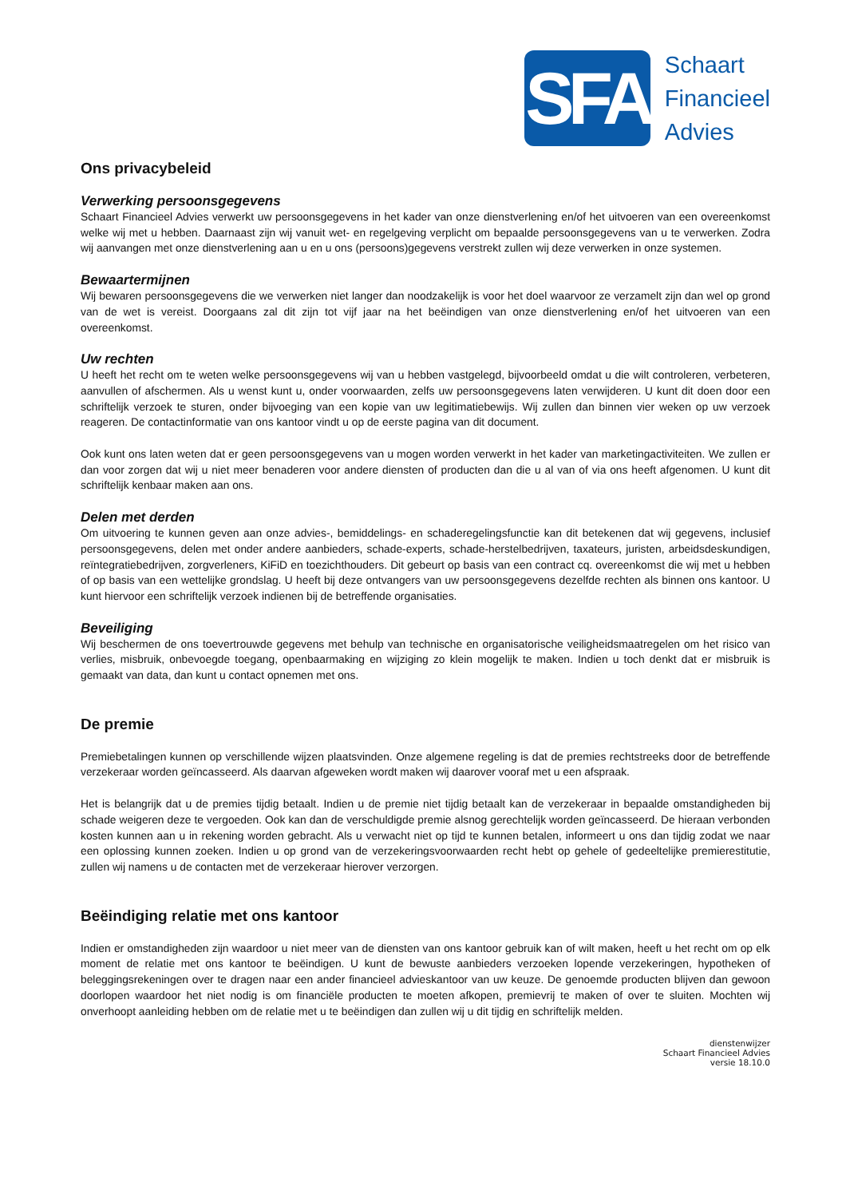SFA
Schaart
Financieel
Advies
Ons privacybeleid
Verwerking persoonsgegevens
Schaart Financieel Advies verwerkt uw persoonsgegevens in het kader van onze dienstverlening en/of het uitvoeren van een overeenkomst welke wij met u hebben. Daarnaast zijn wij vanuit wet- en regelgeving verplicht om bepaalde persoonsgegevens van u te verwerken. Zodra wij aanvangen met onze dienstverlening aan u en u ons (persoons)gegevens verstrekt zullen wij deze verwerken in onze systemen.
Bewaartermijnen
Wij bewaren persoonsgegevens die we verwerken niet langer dan noodzakelijk is voor het doel waarvoor ze verzamelt zijn dan wel op grond van de wet is vereist. Doorgaans zal dit zijn tot vijf jaar na het beëindigen van onze dienstverlening en/of het uitvoeren van een overeenkomst.
Uw rechten
U heeft het recht om te weten welke persoonsgegevens wij van u hebben vastgelegd, bijvoorbeeld omdat u die wilt controleren, verbeteren, aanvullen of afschermen. Als u wenst kunt u, onder voorwaarden, zelfs uw persoonsgegevens laten verwijderen. U kunt dit doen door een schriftelijk verzoek te sturen, onder bijvoeging van een kopie van uw legitimatiebewijs. Wij zullen dan binnen vier weken op uw verzoek reageren. De contactinformatie van ons kantoor vindt u op de eerste pagina van dit document.
Ook kunt ons laten weten dat er geen persoonsgegevens van u mogen worden verwerkt in het kader van marketingactiviteiten. We zullen er dan voor zorgen dat wij u niet meer benaderen voor andere diensten of producten dan die u al van of via ons heeft afgenomen. U kunt dit schriftelijk kenbaar maken aan ons.
Delen met derden
Om uitvoering te kunnen geven aan onze advies-, bemiddelings- en schaderegelingsfunctie kan dit betekenen dat wij gegevens, inclusief persoonsgegevens, delen met onder andere aanbieders, schade-experts, schade-herstelbedrijven, taxateurs, juristen, arbeidsdeskundigen, reïntegratiebedrijven, zorgverleners, KiFiD en toezichthouders. Dit gebeurt op basis van een contract cq. overeenkomst die wij met u hebben of op basis van een wettelijke grondslag. U heeft bij deze ontvangers van uw persoonsgegevens dezelfde rechten als binnen ons kantoor. U kunt hiervoor een schriftelijk verzoek indienen bij de betreffende organisaties.
Beveiliging
Wij beschermen de ons toevertrouwde gegevens met behulp van technische en organisatorische veiligheidsmaatregelen om het risico van verlies, misbruik, onbevoegde toegang, openbaarmaking en wijziging zo klein mogelijk te maken. Indien u toch denkt dat er misbruik is gemaakt van data, dan kunt u contact opnemen met ons.
De premie
Premiebetalingen kunnen op verschillende wijzen plaatsvinden. Onze algemene regeling is dat de premies rechtstreeks door de betreffende verzekeraar worden geïncasseerd. Als daarvan afgeweken wordt maken wij daarover vooraf met u een afspraak.
Het is belangrijk dat u de premies tijdig betaalt. Indien u de premie niet tijdig betaalt kan de verzekeraar in bepaalde omstandigheden bij schade weigeren deze te vergoeden. Ook kan dan de verschuldigde premie alsnog gerechtelijk worden geïncasseerd. De hieraan verbonden kosten kunnen aan u in rekening worden gebracht. Als u verwacht niet op tijd te kunnen betalen, informeert u ons dan tijdig zodat we naar een oplossing kunnen zoeken. Indien u op grond van de verzekeringsvoorwaarden recht hebt op gehele of gedeeltelijke premierestitutie, zullen wij namens u de contacten met de verzekeraar hierover verzorgen.
Beëindiging relatie met ons kantoor
Indien er omstandigheden zijn waardoor u niet meer van de diensten van ons kantoor gebruik kan of wilt maken, heeft u het recht om op elk moment de relatie met ons kantoor te beëindigen. U kunt de bewuste aanbieders verzoeken lopende verzekeringen, hypotheken of beleggingsrekeningen over te dragen naar een ander financieel advieskantoor van uw keuze. De genoemde producten blijven dan gewoon doorlopen waardoor het niet nodig is om financiële producten te moeten afkopen, premievrij te maken of over te sluiten. Mochten wij onverhoopt aanleiding hebben om de relatie met u te beëindigen dan zullen wij u dit tijdig en schriftelijk melden.
dienstenwijzer
Schaart Financieel Advies
versie 18.10.0